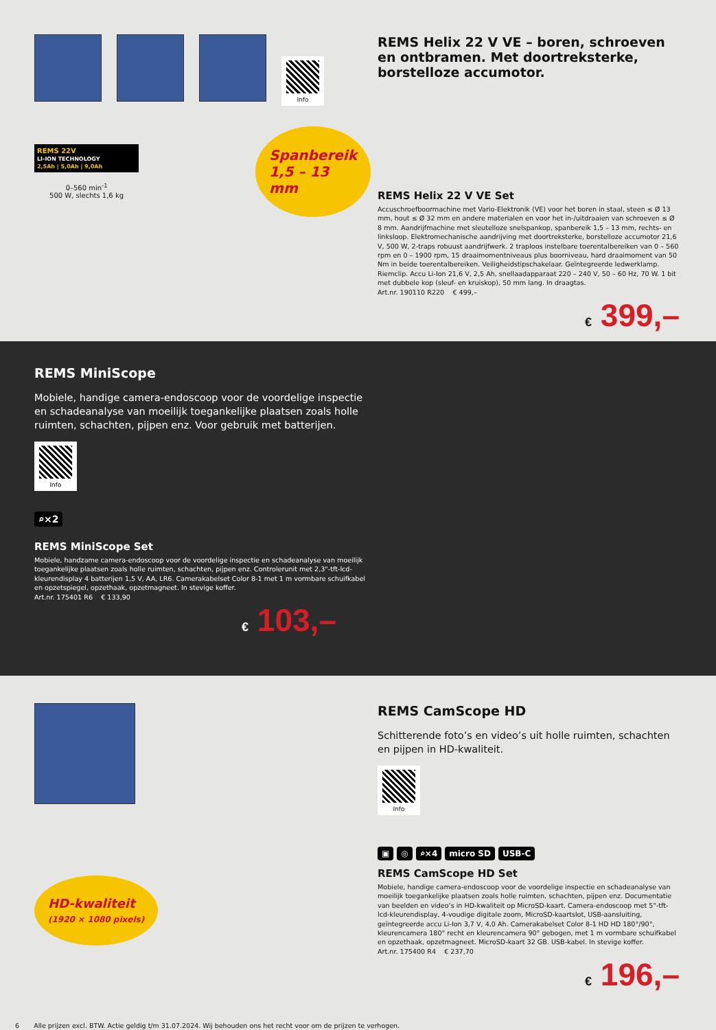Info
REMS 22V
LI-ION TECHNOLOGY
2,5Ah | 5,0Ah | 9,0Ah
0–560 min<sup>-1</sup>
500 W, slechts 1,6 kg
Spanbereik
1,5 – 13 mm
REMS Helix 22 V VE – boren, schroeven en ontbramen. Met doortreksterke, borstelloze accumotor.
REMS Helix 22 V VE Set
Accuschroefboormachine met Vario-Elektronik (VE) voor het boren in staal, steen ≤ Ø 13 mm, hout ≤ Ø 32 mm en andere materialen en voor het in-/uitdraaien van schroeven ≤ Ø 8 mm. Aandrijfmachine met sleutelloze snelspankop, spanbereik 1,5 – 13 mm, rechts- en linksloop. Elektromechanische aandrijving met doortreksterke, borstelloze accumotor 21,6 V, 500 W, 2-traps robuust aandrijfwerk. 2 traploos instelbare toerentalbereiken van 0 – 560 rpm en 0 – 1900 rpm, 15 draaimomentniveaus plus boorniveau, hard draaimoment van 50 Nm in beide toerentalbereiken. Veiligheidstipschakelaar. Geïntegreerde ledwerklamp. Riemclip. Accu Li-Ion 21,6 V, 2,5 Ah, snellaadapparaat 220 – 240 V, 50 – 60 Hz, 70 W. 1 bit met dubbele kop (sleuf- en kruiskop), 50 mm lang. In draagtas.
Art.nr. 190110 R220 € 499,–
€ 399,–
REMS MiniScope
Mobiele, handige camera-endoscoop voor de voordelige inspectie en schadeanalyse van moeilijk toegankelijke plaatsen zoals holle ruimten, schachten, pijpen enz. Voor gebruik met batterijen.
Info
⌕×2
REMS MiniScope Set
Mobiele, handzame camera-endoscoop voor de voordelige inspectie en schadeanalyse van moeilijk toegankelijke plaatsen zoals holle ruimten, schachten, pijpen enz. Controlerunit met 2,3"-tft-lcd-kleurendisplay 4 batterijen 1,5 V, AA, LR6. Camerakabelset Color 8-1 met 1 m vormbare schuifkabel en opzetspiegel, opzethaak, opzetmagneet. In stevige koffer.
Art.nr. 175401 R6 € 133,90
€ 103,–
HD-kwaliteit
(1920 × 1080 pixels)
REMS CamScope HD
Schitterende foto’s en video’s uit holle ruimten, schachten en pijpen in HD-kwaliteit.
Info
▣ ◎ ⌕×4 micro SD USB-C
REMS CamScope HD Set
Mobiele, handige camera-endoscoop voor de voordelige inspectie en schadeanalyse van moeilijk toegankelijke plaatsen zoals holle ruimten, schachten, pijpen enz. Documentatie van beelden en video’s in HD-kwaliteit op MicroSD-kaart. Camera-endoscoop met 5"-tft-lcd-kleurendisplay, 4-voudige digitale zoom, MicroSD-kaartslot, USB-aansluiting, geïntegreerde accu Li-Ion 3,7 V, 4,0 Ah. Camerakabelset Color 8-1 HD HD 180°/90°, kleurencamera 180° recht en kleurencamera 90° gebogen, met 1 m vormbare schuifkabel en opzethaak, opzetmagneet. MicroSD-kaart 32 GB. USB-kabel. In stevige koffer.
Art.nr. 175400 R4 € 237,70
€ 196,–
6 Alle prijzen excl. BTW. Actie geldig t/m 31.07.2024. Wij behouden ons het recht voor om de prijzen te verhogen.